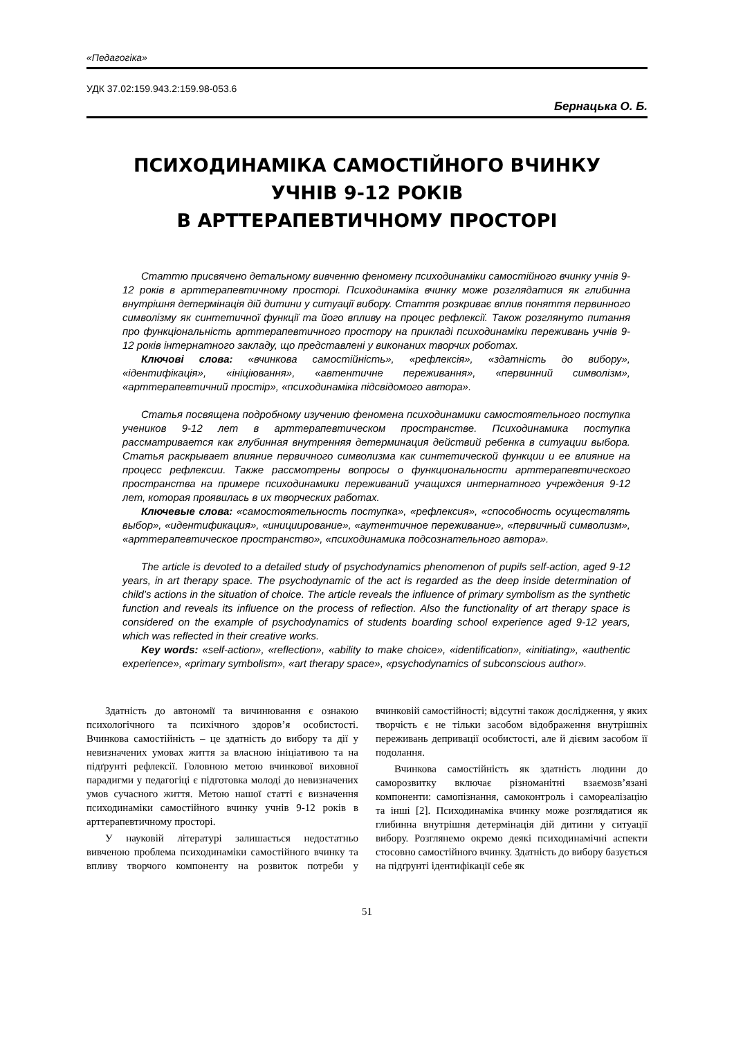«Педагогіка»
УДК 37.02:159.943.2:159.98-053.6
Бернацька О. Б.
ПСИХОДИНАМІКА САМОСТІЙНОГО ВЧИНКУ
УЧНІВ 9-12 РОКІВ
В АРТТЕРАПЕВТИЧНОМУ ПРОСТОРІ
Статтю присвячено детальному вивченню феномену психодинаміки самостійного вчинку учнів 9-12 років в арттерапевтичному просторі. Психодинаміка вчинку може розглядатися як глибинна внутрішня детермінація дій дитини у ситуації вибору. Стаття розкриває вплив поняття первинного символізму як синтетичної функції та його впливу на процес рефлексії. Також розглянуто питання про функціональність арттерапевтичного простору на прикладі психодинаміки переживань учнів 9-12 років інтернатного закладу, що представлені у виконаних творчих роботах.
Ключові слова: «вчинкова самостійність», «рефлексія», «здатність до вибору», «ідентифікація», «ініціювання», «автентичне переживання», «первинний символізм», «арттерапевтичний простір», «психодинаміка підсвідомого автора».
Статья посвящена подробному изучению феномена психодинамики самостоятельного поступка учеников 9-12 лет в арттерапевтическом пространстве. Психодинамика поступка рассматривается как глубинная внутренняя детерминация действий ребенка в ситуации выбора. Статья раскрывает влияние первичного символизма как синтетической функции и ее влияние на процесс рефлексии. Также рассмотрены вопросы о функциональности арттерапевтического пространства на примере психодинамики переживаний учащихся интернатного учреждения 9-12 лет, которая проявилась в их творческих работах.
Ключевые слова: «самостоятельность поступка», «рефлексия», «способность осуществлять выбор», «идентификация», «инициирование», «аутентичное переживание», «первичный символизм», «арттерапевтическое пространство», «психодинамика подсознательного автора».
The article is devoted to a detailed study of psychodynamics phenomenon of pupils self-action, aged 9-12 years, in art therapy space. The psychodynamic of the act is regarded as the deep inside determination of child’s actions in the situation of choice. The article reveals the influence of primary symbolism as the synthetic function and reveals its influence on the process of reflection. Also the functionality of art therapy space is considered on the example of psychodynamics of students boarding school experience aged 9-12 years, which was reflected in their creative works.
Key words: «self-action», «reflection», «ability to make choice», «identification», «initiating», «authentic experience», «primary symbolism», «art therapy space», «psychodynamics of subconscious author».
Здатність до автономії та вичинювання є ознакою психологічного та психічного здоров’я особистості. Вчинкова самостійність – це здатність до вибору та дії у невизначених умовах життя за власною ініціативою та на підґрунті рефлексії. Головною метою вчинкової виховної парадигми у педагогіці є підготовка молоді до невизначених умов сучасного життя. Метою нашої статті є визначення психодинаміки самостійного вчинку учнів 9-12 років в арттерапевтичному просторі.
У науковій літературі залишається недостатньо вивченою проблема психодинаміки самостійного вчинку та впливу творчого компоненту на розвиток потреби у вчинковій самостійності; відсутні також дослідження, у яких творчість є не тільки засобом відображення внутрішніх переживань депривації особистості, але й дієвим засобом її подолання.
Вчинкова самостійність як здатність людини до саморозвитку включає різноманітні взаємозв’язані компоненти: самопізнання, самоконтроль і самореалізацію та інші [2]. Психодинаміка вчинку може розглядатися як глибинна внутрішня детермінація дій дитини у ситуації вибору. Розглянемо окремо деякі психодинамічні аспекти стосовно самостійного вчинку. Здатність до вибору базується на підґрунті ідентифікації себе як
51